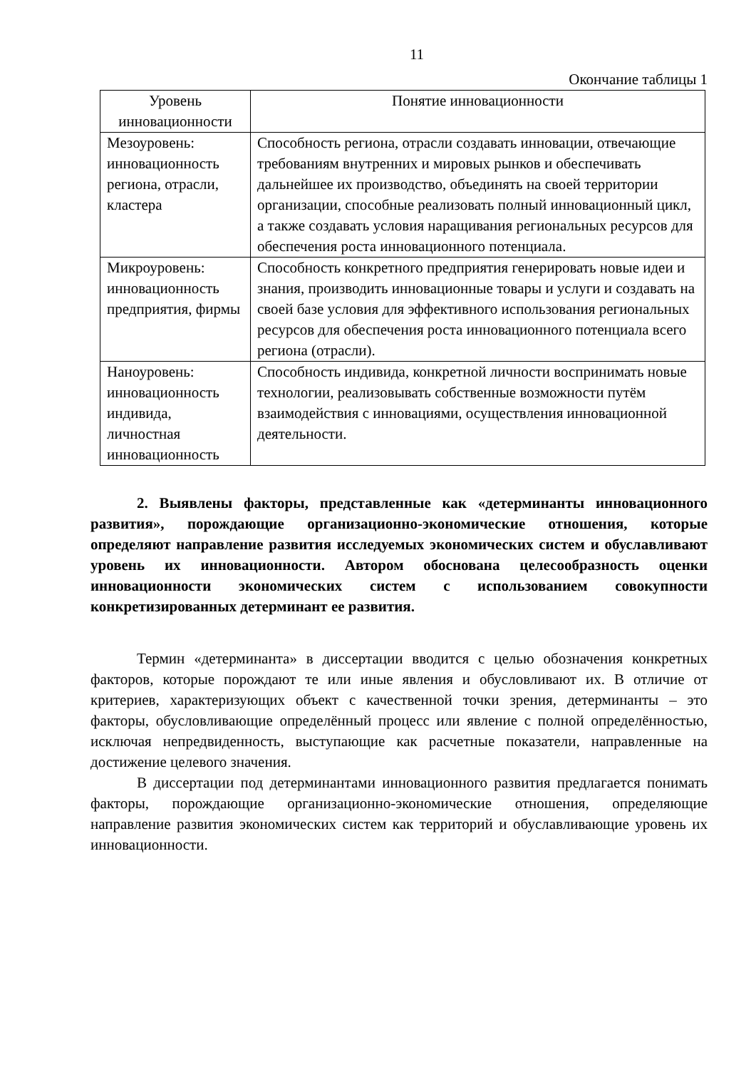11
Окончание таблицы 1
| Уровень инновационности | Понятие инновационности |
| --- | --- |
| Мезоуровень: инновационность региона, отрасли, кластера | Способность региона, отрасли создавать инновации, отвечающие требованиям внутренних и мировых рынков и обеспечивать дальнейшее их производство, объединять на своей территории организации, способные реализовать полный инновационный цикл, а также создавать условия наращивания региональных ресурсов для обеспечения роста инновационного потенциала. |
| Микроуровень: инновационность предприятия, фирмы | Способность конкретного предприятия генерировать новые идеи и знания, производить инновационные товары и услуги и создавать на своей базе условия для эффективного использования региональных ресурсов для обеспечения роста инновационного потенциала всего региона (отрасли). |
| Наноуровень: инновационность индивида, личностная инновационность | Способность индивида, конкретной личности воспринимать новые технологии, реализовывать собственные возможности путём взаимодействия с инновациями, осуществления инновационной деятельности. |
2. Выявлены факторы, представленные как «детерминанты инновационного развития», порождающие организационно-экономические отношения, которые определяют направление развития исследуемых экономических систем и обуславливают уровень их инновационности. Автором обоснована целесообразность оценки инновационности экономических систем с использованием совокупности конкретизированных детерминант ее развития.
Термин «детерминанта» в диссертации вводится с целью обозначения конкретных факторов, которые порождают те или иные явления и обусловливают их. В отличие от критериев, характеризующих объект с качественной точки зрения, детерминанты – это факторы, обусловливающие определённый процесс или явление с полной определённостью, исключая непредвиденность, выступающие как расчетные показатели, направленные на достижение целевого значения.
В диссертации под детерминантами инновационного развития предлагается понимать факторы, порождающие организационно-экономические отношения, определяющие направление развития экономических систем как территорий и обуславливающие уровень их инновационности.